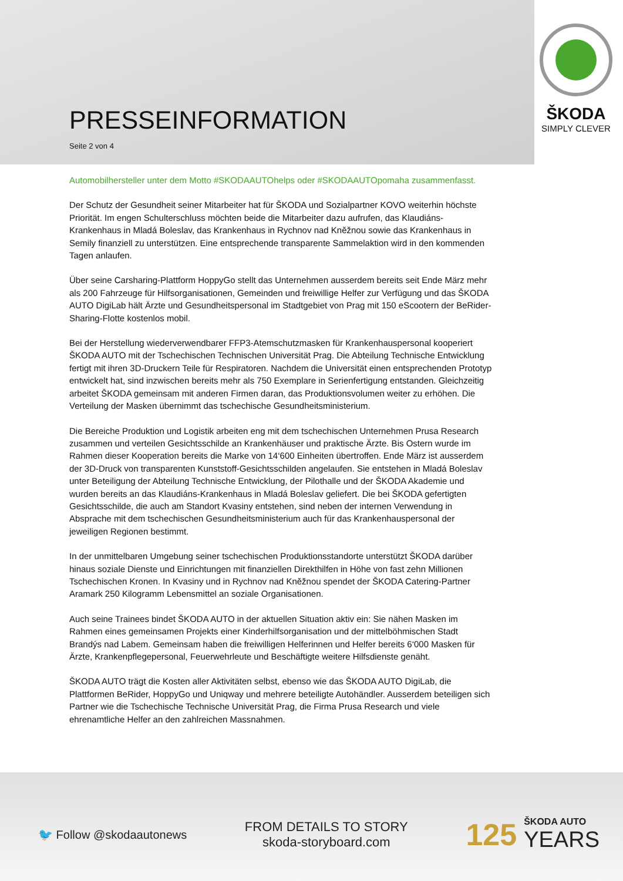ŠKODA
SIMPLY CLEVER
PRESSEINFORMATION
Seite 2 von 4
Automobilhersteller unter dem Motto #SKODAAUTOhelps oder #SKODAAUTOpomaha zusammenfasst.
Der Schutz der Gesundheit seiner Mitarbeiter hat für ŠKODA und Sozialpartner KOVO weiterhin höchste Priorität. Im engen Schulterschluss möchten beide die Mitarbeiter dazu aufrufen, das Klaudiáns-Krankenhaus in Mladá Boleslav, das Krankenhaus in Rychnov nad Kněžnou sowie das Krankenhaus in Semily finanziell zu unterstützen. Eine entsprechende transparente Sammelaktion wird in den kommenden Tagen anlaufen.
Über seine Carsharing-Plattform HoppyGo stellt das Unternehmen ausserdem bereits seit Ende März mehr als 200 Fahrzeuge für Hilfsorganisationen, Gemeinden und freiwillige Helfer zur Verfügung und das ŠKODA AUTO DigiLab hält Ärzte und Gesundheitspersonal im Stadtgebiet von Prag mit 150 eScootern der BeRider-Sharing-Flotte kostenlos mobil.
Bei der Herstellung wiederverwendbarer FFP3-Atemschutzmasken für Krankenhauspersonal kooperiert ŠKODA AUTO mit der Tschechischen Technischen Universität Prag. Die Abteilung Technische Entwicklung fertigt mit ihren 3D-Druckern Teile für Respiratoren. Nachdem die Universität einen entsprechenden Prototyp entwickelt hat, sind inzwischen bereits mehr als 750 Exemplare in Serienfertigung entstanden. Gleichzeitig arbeitet ŠKODA gemeinsam mit anderen Firmen daran, das Produktionsvolumen weiter zu erhöhen. Die Verteilung der Masken übernimmt das tschechische Gesundheitsministerium.
Die Bereiche Produktion und Logistik arbeiten eng mit dem tschechischen Unternehmen Prusa Research zusammen und verteilen Gesichtsschilde an Krankenhäuser und praktische Ärzte. Bis Ostern wurde im Rahmen dieser Kooperation bereits die Marke von 14‘600 Einheiten übertroffen. Ende März ist ausserdem der 3D-Druck von transparenten Kunststoff-Gesichtsschilden angelaufen. Sie entstehen in Mladá Boleslav unter Beteiligung der Abteilung Technische Entwicklung, der Pilothalle und der ŠKODA Akademie und wurden bereits an das Klaudiáns-Krankenhaus in Mladá Boleslav geliefert. Die bei ŠKODA gefertigten Gesichtsschilde, die auch am Standort Kvasiny entstehen, sind neben der internen Verwendung in Absprache mit dem tschechischen Gesundheitsministerium auch für das Krankenhauspersonal der jeweiligen Regionen bestimmt.
In der unmittelbaren Umgebung seiner tschechischen Produktionsstandorte unterstützt ŠKODA darüber hinaus soziale Dienste und Einrichtungen mit finanziellen Direkthilfen in Höhe von fast zehn Millionen Tschechischen Kronen. In Kvasiny und in Rychnov nad Kněžnou spendet der ŠKODA Catering-Partner Aramark 250 Kilogramm Lebensmittel an soziale Organisationen.
Auch seine Trainees bindet ŠKODA AUTO in der aktuellen Situation aktiv ein: Sie nähen Masken im Rahmen eines gemeinsamen Projekts einer Kinderhilfsorganisation und der mittelböhmischen Stadt Brandýs nad Labem. Gemeinsam haben die freiwilligen Helferinnen und Helfer bereits 6‘000 Masken für Ärzte, Krankenpflegepersonal, Feuerwehrleute und Beschäftigte weitere Hilfsdienste genäht.
ŠKODA AUTO trägt die Kosten aller Aktivitäten selbst, ebenso wie das ŠKODA AUTO DigiLab, die Plattformen BeRider, HoppyGo und Uniqway und mehrere beteiligte Autohändler. Ausserdem beteiligen sich Partner wie die Tschechische Technische Universität Prag, die Firma Prusa Research und viele ehrenamtliche Helfer an den zahlreichen Massnahmen.
🐦 Follow @skodaautonews
FROM DETAILS TO STORY
skoda-storyboard.com
125
ŠKODA AUTO
YEARS